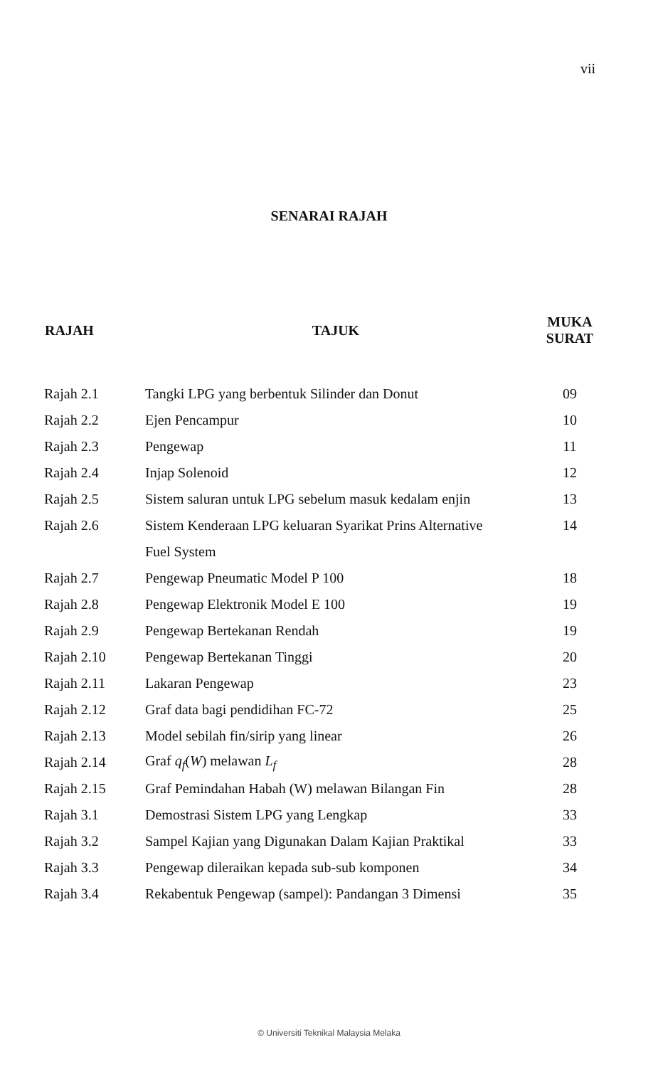vii
SENARAI RAJAH
| RAJAH | TAJUK | MUKA SURAT |
| --- | --- | --- |
| Rajah 2.1 | Tangki LPG yang berbentuk Silinder dan Donut | 09 |
| Rajah 2.2 | Ejen Pencampur | 10 |
| Rajah 2.3 | Pengewap | 11 |
| Rajah 2.4 | Injap Solenoid | 12 |
| Rajah 2.5 | Sistem saluran untuk LPG sebelum masuk kedalam enjin | 13 |
| Rajah 2.6 | Sistem Kenderaan LPG keluaran Syarikat Prins Alternative | 14 |
| | Fuel System | |
| Rajah 2.7 | Pengewap Pneumatic Model P 100 | 18 |
| Rajah 2.8 | Pengewap Elektronik Model E 100 | 19 |
| Rajah 2.9 | Pengewap Bertekanan Rendah | 19 |
| Rajah 2.10 | Pengewap Bertekanan Tinggi | 20 |
| Rajah 2.11 | Lakaran Pengewap | 23 |
| Rajah 2.12 | Graf data bagi pendidihan FC-72 | 25 |
| Rajah 2.13 | Model sebilah fin/sirip yang linear | 26 |
| Rajah 2.14 | Graf q<sub>f</sub> ( W ) melawan L<sub>f</sub> | 28 |
| Rajah 2.15 | Graf Pemindahan Habah (W) melawan Bilangan Fin | 28 |
| Rajah 3.1 | Demostrasi Sistem LPG yang Lengkap | 33 |
| Rajah 3.2 | Sampel Kajian yang Digunakan Dalam Kajian Praktikal | 33 |
| Rajah 3.3 | Pengewap dileraikan kepada sub-sub komponen | 34 |
| Rajah 3.4 | Rekabentuk Pengewap (sampel): Pandangan 3 Dimensi | 35 |
© Universiti Teknikal Malaysia Melaka